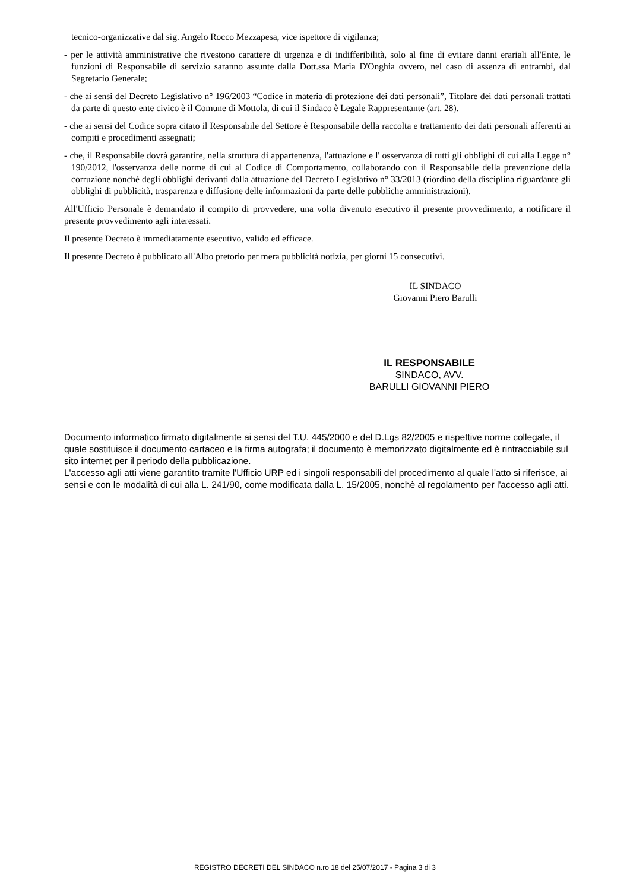tecnico-organizzative dal sig. Angelo Rocco Mezzapesa, vice ispettore di vigilanza;
- per le attività amministrative che rivestono carattere di urgenza e di indifferibilità, solo al fine di evitare danni erariali all'Ente, le funzioni di Responsabile di servizio saranno assunte dalla Dott.ssa Maria D'Onghia ovvero, nel caso di assenza di entrambi, dal Segretario Generale;
- che ai sensi del Decreto Legislativo n° 196/2003 “Codice in materia di protezione dei dati personali”, Titolare dei dati personali trattati da parte di questo ente civico è il Comune di Mottola, di cui il Sindaco è Legale Rappresentante (art. 28).
- che ai sensi del Codice sopra citato il Responsabile del Settore è Responsabile della raccolta e trattamento dei dati personali afferenti ai compiti e procedimenti assegnati;
- che, il Responsabile dovrà garantire, nella struttura di appartenenza, l'attuazione e l' osservanza di tutti gli obblighi di cui alla Legge n° 190/2012, l'osservanza delle norme di cui al Codice di Comportamento, collaborando con il Responsabile della prevenzione della corruzione nonché degli obblighi derivanti dalla attuazione del Decreto Legislativo n° 33/2013 (riordino della disciplina riguardante gli obblighi di pubblicità, trasparenza e diffusione delle informazioni da parte delle pubbliche amministrazioni).
All'Ufficio Personale è demandato il compito di provvedere, una volta divenuto esecutivo il presente provvedimento, a notificare il presente provvedimento agli interessati.
Il presente Decreto è immediatamente esecutivo, valido ed efficace.
Il presente Decreto è pubblicato all'Albo pretorio per mera pubblicità notizia, per giorni 15 consecutivi.
IL SINDACO
Giovanni Piero Barulli
IL RESPONSABILE
SINDACO, AVV.
BARULLI GIOVANNI PIERO
Documento informatico firmato digitalmente ai sensi del T.U. 445/2000 e del D.Lgs 82/2005 e rispettive norme collegate, il quale sostituisce il documento cartaceo e la firma autografa; il documento è memorizzato digitalmente ed è rintracciabile sul sito internet per il periodo della pubblicazione.
L'accesso agli atti viene garantito tramite l'Ufficio URP ed i singoli responsabili del procedimento al quale l'atto si riferisce, ai sensi e con le modalità di cui alla L. 241/90, come modificata dalla L. 15/2005, nonchè al regolamento per l'accesso agli atti.
REGISTRO DECRETI DEL SINDACO n.ro 18 del 25/07/2017 - Pagina 3 di 3